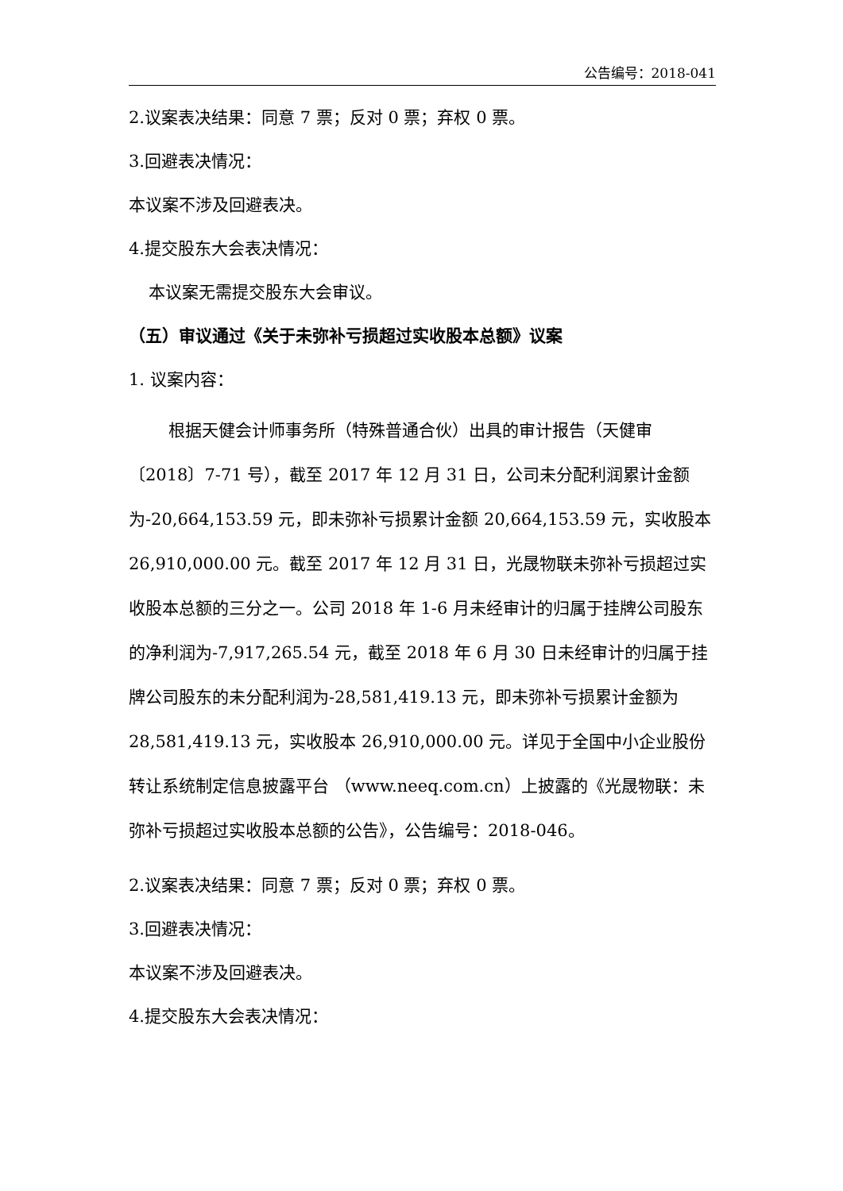公告编号：2018-041
2.议案表决结果：同意 7 票；反对 0 票；弃权 0 票。
3.回避表决情况：
本议案不涉及回避表决。
4.提交股东大会表决情况：
本议案无需提交股东大会审议。
（五）审议通过《关于未弥补亏损超过实收股本总额》议案
1. 议案内容：
根据天健会计师事务所（特殊普通合伙）出具的审计报告（天健审〔2018〕7-71 号），截至 2017 年 12 月 31 日，公司未分配利润累计金额为-20,664,153.59 元，即未弥补亏损累计金额 20,664,153.59 元，实收股本 26,910,000.00 元。截至 2017 年 12 月 31 日，光晟物联未弥补亏损超过实收股本总额的三分之一。公司 2018 年 1-6 月未经审计的归属于挂牌公司股东的净利润为-7,917,265.54 元，截至 2018 年 6 月 30 日未经审计的归属于挂牌公司股东的未分配利润为-28,581,419.13 元，即未弥补亏损累计金额为 28,581,419.13 元，实收股本 26,910,000.00 元。详见于全国中小企业股份转让系统制定信息披露平台 （www.neeq.com.cn）上披露的《光晟物联：未弥补亏损超过实收股本总额的公告》，公告编号：2018-046。
2.议案表决结果：同意 7 票；反对 0 票；弃权 0 票。
3.回避表决情况：
本议案不涉及回避表决。
4.提交股东大会表决情况：